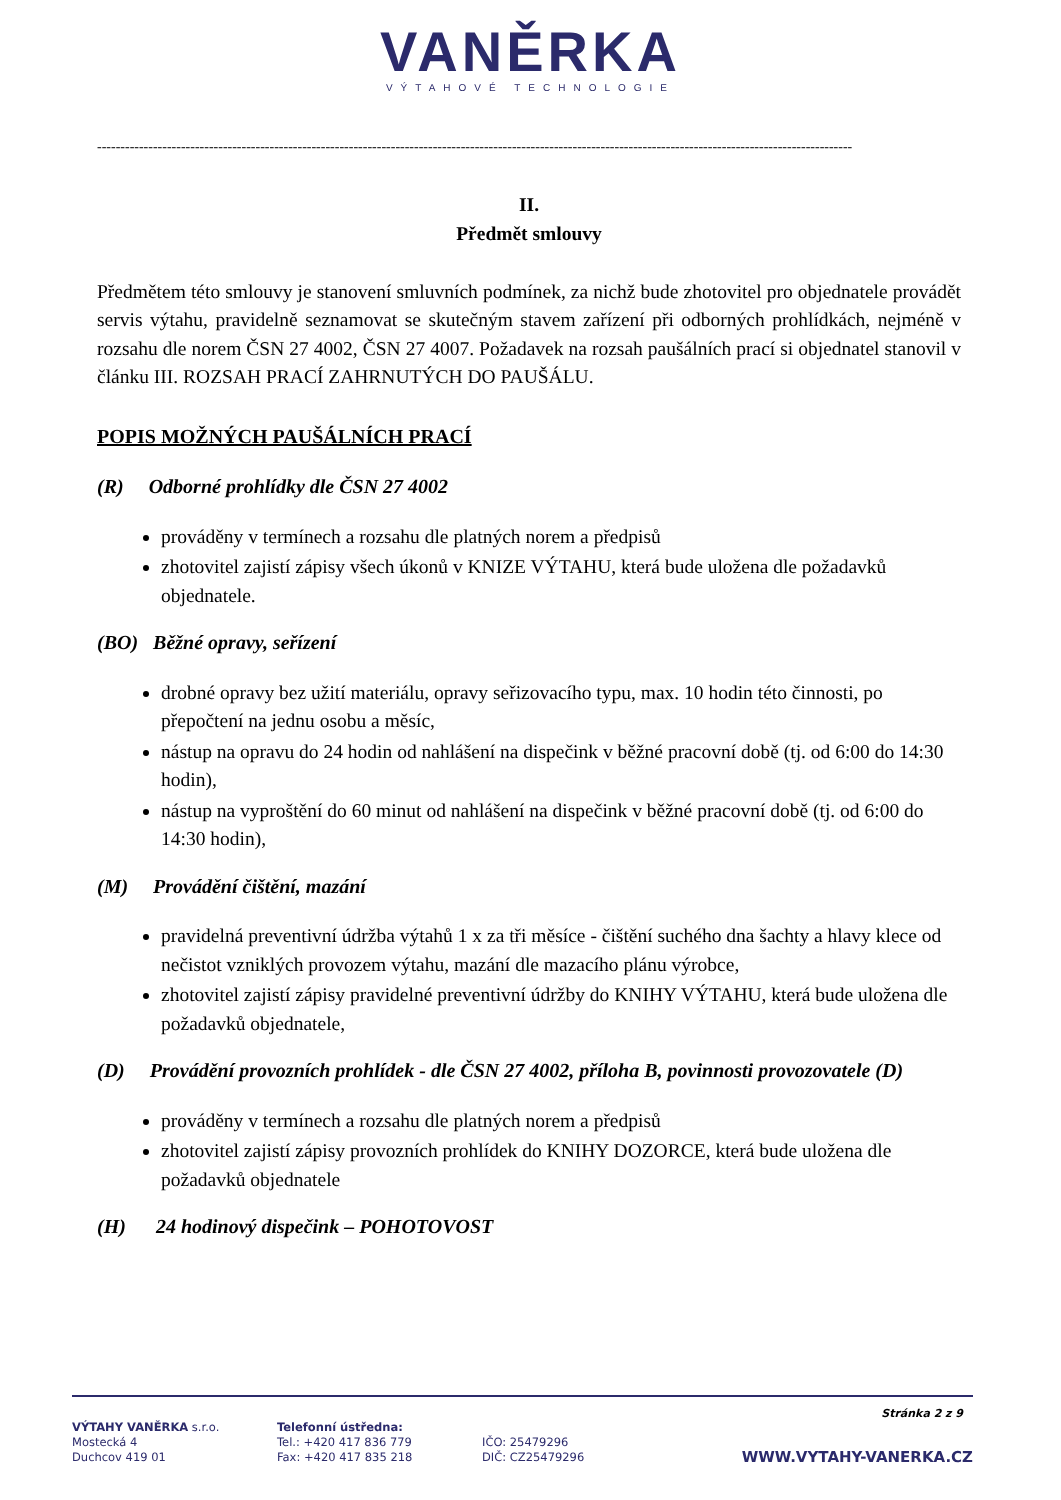VANĚRKA
VÝTAHOVÉ TECHNOLOGIE
------------------------------------------------------------------------------------------------------------------------------------------------------------------
II.
Předmět smlouvy
Předmětem této smlouvy je stanovení smluvních podmínek, za nichž bude zhotovitel pro objednatele provádět servis výtahu, pravidelně seznamovat se skutečným stavem zařízení při odborných prohlídkách, nejméně v rozsahu dle norem ČSN 27 4002, ČSN 27 4007. Požadavek na rozsah paušálních prací si objednatel stanovil v článku III. ROZSAH PRACÍ ZAHRNUTÝCH DO PAUŠÁLU.
POPIS MOŽNÝCH PAUŠÁLNÍCH PRACÍ
(R) Odborné prohlídky dle ČSN 27 4002
prováděny v termínech a rozsahu dle platných norem a předpisů
zhotovitel zajistí zápisy všech úkonů v KNIZE VÝTAHU, která bude uložena dle požadavků objednatele.
(BO) Běžné opravy, seřízení
drobné opravy bez užití materiálu, opravy seřizovacího typu, max. 10 hodin této činnosti, po přepočtení na jednu osobu a měsíc,
nástup na opravu do 24 hodin od nahlášení na dispečink v běžné pracovní době (tj. od 6:00 do 14:30 hodin),
nástup na vyproštění do 60 minut od nahlášení na dispečink v běžné pracovní době (tj. od 6:00 do 14:30 hodin),
(M) Provádění čištění, mazání
pravidelná preventivní údržba výtahů 1 x za tři měsíce - čištění suchého dna šachty a hlavy klece od nečistot vzniklých provozem výtahu, mazání dle mazacího plánu výrobce,
zhotovitel zajistí zápisy pravidelné preventivní údržby do KNIHY VÝTAHU, která bude uložena dle požadavků objednatele,
(D) Provádění provozních prohlídek - dle ČSN 27 4002, příloha B, povinnosti provozovatele (D)
prováděny v termínech a rozsahu dle platných norem a předpisů
zhotovitel zajistí zápisy provozních prohlídek do KNIHY DOZORCE, která bude uložena dle požadavků objednatele
(H) 24 hodinový dispečink – POHOTOVOST
Stránka 2 z 9
VÝTAHY VANĚRKA s.r.o.
Mostecká 4
Duchcov 419 01
Telefonní ústředna:
Tel.: +420 417 836 779
Fax: +420 417 835 218
IČO: 25479296
DIČ: CZ25479296
WWW.VYTAHY-VANERKA.CZ